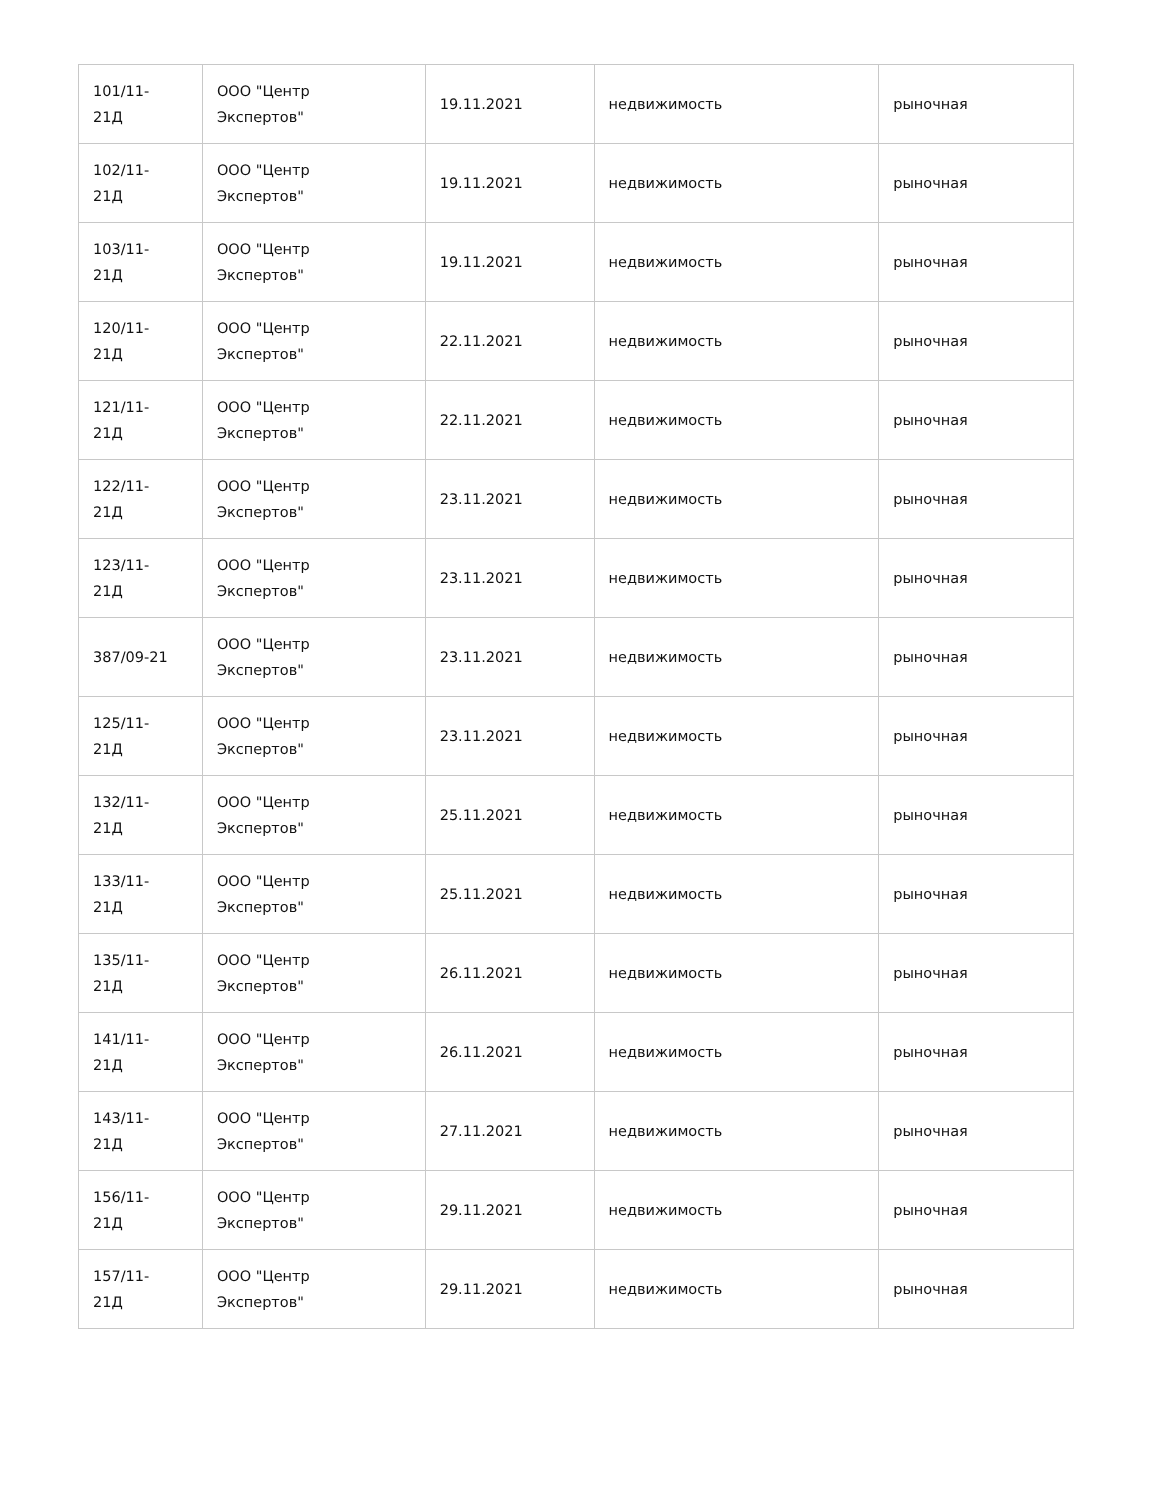| 101/11- 21Д | ООО "Центр Экспертов" | 19.11.2021 | недвижимость | рыночная |
| 102/11- 21Д | ООО "Центр Экспертов" | 19.11.2021 | недвижимость | рыночная |
| 103/11- 21Д | ООО "Центр Экспертов" | 19.11.2021 | недвижимость | рыночная |
| 120/11- 21Д | ООО "Центр Экспертов" | 22.11.2021 | недвижимость | рыночная |
| 121/11- 21Д | ООО "Центр Экспертов" | 22.11.2021 | недвижимость | рыночная |
| 122/11- 21Д | ООО "Центр Экспертов" | 23.11.2021 | недвижимость | рыночная |
| 123/11- 21Д | ООО "Центр Экспертов" | 23.11.2021 | недвижимость | рыночная |
| 387/09-21 | ООО "Центр Экспертов" | 23.11.2021 | недвижимость | рыночная |
| 125/11- 21Д | ООО "Центр Экспертов" | 23.11.2021 | недвижимость | рыночная |
| 132/11- 21Д | ООО "Центр Экспертов" | 25.11.2021 | недвижимость | рыночная |
| 133/11- 21Д | ООО "Центр Экспертов" | 25.11.2021 | недвижимость | рыночная |
| 135/11- 21Д | ООО "Центр Экспертов" | 26.11.2021 | недвижимость | рыночная |
| 141/11- 21Д | ООО "Центр Экспертов" | 26.11.2021 | недвижимость | рыночная |
| 143/11- 21Д | ООО "Центр Экспертов" | 27.11.2021 | недвижимость | рыночная |
| 156/11- 21Д | ООО "Центр Экспертов" | 29.11.2021 | недвижимость | рыночная |
| 157/11- 21Д | ООО "Центр Экспертов" | 29.11.2021 | недвижимость | рыночная |